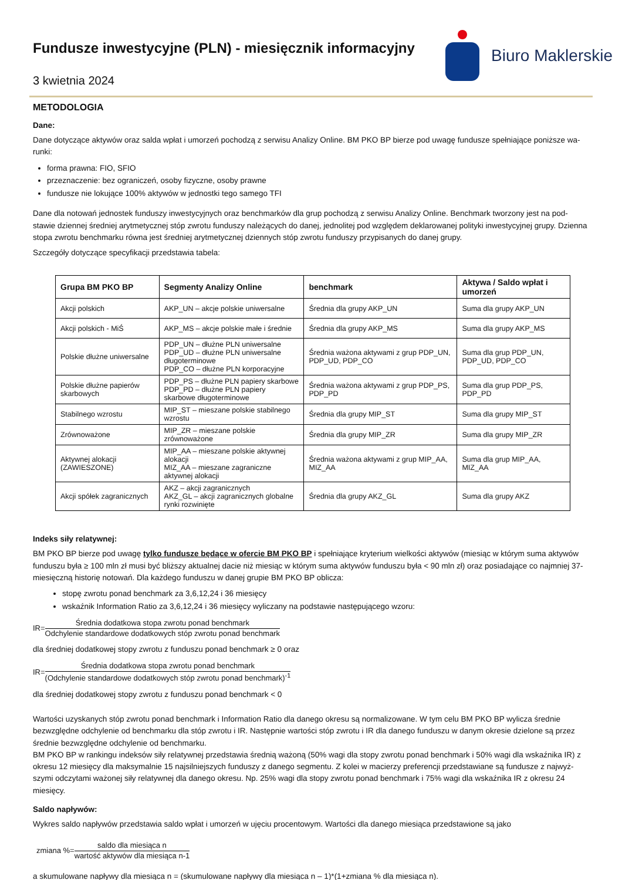Fundusze inwestycyjne (PLN) - miesięcznik informacyjny
3 kwietnia 2024
Biuro Maklerskie
METODOLOGIA
Dane:
Dane dotyczące aktywów oraz salda wpłat i umorzeń pochodzą z serwisu Analizy Online. BM PKO BP bierze pod uwagę fundusze spełniające poniższe wa-runki:
forma prawna: FIO, SFIO
przeznaczenie: bez ograniczeń, osoby fizyczne, osoby prawne
fundusze nie lokujące 100% aktywów w jednostki tego samego TFI
Dane dla notowań jednostek funduszy inwestycyjnych oraz benchmarków dla grup pochodzą z serwisu Analizy Online. Benchmark tworzony jest na pod-stawie dziennej średniej arytmetycznej stóp zwrotu funduszy należących do danej, jednolitej pod względem deklarowanej polityki inwestycyjnej grupy. Dzienna stopa zwrotu benchmarku równa jest średniej arytmetycznej dziennych stóp zwrotu funduszy przypisanych do danej grupy.
Szczegóły dotyczące specyfikacji przedstawia tabela:
| Grupa BM PKO BP | Segmenty Analizy Online | benchmark | Aktywa / Saldo wpłat i umorzeń |
| --- | --- | --- | --- |
| Akcji polskich | AKP_UN – akcje polskie uniwersalne | Średnia dla grupy AKP_UN | Suma dla grupy AKP_UN |
| Akcji polskich - MiŚ | AKP_MS – akcje polskie małe i średnie | Średnia dla grupy AKP_MS | Suma dla grupy AKP_MS |
| Polskie dłużne uniwersalne | PDP_UN – dłużne PLN uniwersalne PDP_UD – dłużne PLN uniwersalne długoterminowe PDP_CO – dłużne PLN korporacyjne | Średnia ważona aktywami z grup PDP_UN, PDP_UD, PDP_CO | Suma dla grup PDP_UN, PDP_UD, PDP_CO |
| Polskie dłużne papierów skarbowych | PDP_PS – dłużne PLN papiery skarbowe PDP_PD – dłużne PLN papiery skarbowe długoterminowe | Średnia ważona aktywami z grup PDP_PS, PDP_PD | Suma dla grup PDP_PS, PDP_PD |
| Stabilnego wzrostu | MIP_ST – mieszane polskie stabilnego wzrostu | Średnia dla grupy MIP_ST | Suma dla grupy MIP_ST |
| Zrównoważone | MIP_ZR – mieszane polskie zrównoważone | Średnia dla grupy MIP_ZR | Suma dla grupy MIP_ZR |
| Aktywnej alokacji (ZAWIESZONE) | MIP_AA – mieszane polskie aktywnej alokacji MIZ_AA – mieszane zagraniczne aktywnej alokacji | Średnia ważona aktywami z grup MIP_AA, MIZ_AA | Suma dla grup MIP_AA, MIZ_AA |
| Akcji spółek zagranicznych | AKZ – akcji zagranicznych AKZ_GL – akcji zagranicznych globalne rynki rozwinięte | Średnia dla grupy AKZ_GL | Suma dla grupy AKZ |
Indeks siły relatywnej:
BM PKO BP bierze pod uwagę tylko fundusze będące w ofercie BM PKO BP i spełniające kryterium wielkości aktywów (miesiąc w którym suma aktywów funduszu była ≥ 100 mln zł musi być bliższy aktualnej dacie niż miesiąc w którym suma aktywów funduszu była < 90 mln zł) oraz posiadające co najmniej 37-miesięczną historię notowań. Dla każdego funduszu w danej grupie BM PKO BP oblicza:
stopę zwrotu ponad benchmark za 3,6,12,24 i 36 miesięcy
wskaźnik Information Ratio za 3,6,12,24 i 36 miesięcy wyliczany na podstawie następującego wzoru:
IR=
Średnia dodatkowa stopa zwrotu ponad benchmark
Odchylenie standardowe dodatkowych stóp zwrotu ponad benchmark
dla średniej dodatkowej stopy zwrotu z funduszu ponad benchmark ≥ 0 oraz
IR=
Średnia dodatkowa stopa zwrotu ponad benchmark
(Odchylenie standardowe dodatkowych stóp zwrotu ponad benchmark)<sup>-1</sup>
dla średniej dodatkowej stopy zwrotu z funduszu ponad benchmark < 0
Wartości uzyskanych stóp zwrotu ponad benchmark i Information Ratio dla danego okresu są normalizowane. W tym celu BM PKO BP wylicza średnie bezwzględne odchylenie od benchmarku dla stóp zwrotu i IR. Następnie wartości stóp zwrotu i IR dla danego funduszu w danym okresie dzielone są przez średnie bezwzględne odchylenie od benchmarku.
BM PKO BP w rankingu indeksów siły relatywnej przedstawia średnią ważoną (50% wagi dla stopy zwrotu ponad benchmark i 50% wagi dla wskaźnika IR) z okresu 12 miesięcy dla maksymalnie 15 najsilniejszych funduszy z danego segmentu. Z kolei w macierzy preferencji przedstawiane są fundusze z najwyż-szymi odczytami ważonej siły relatywnej dla danego okresu. Np. 25% wagi dla stopy zwrotu ponad benchmark i 75% wagi dla wskaźnika IR z okresu 24 miesięcy.
Saldo napływów:
Wykres saldo napływów przedstawia saldo wpłat i umorzeń w ujęciu procentowym. Wartości dla danego miesiąca przedstawione są jako
zmiana %=
saldo dla miesiąca n
wartość aktywów dla miesiąca n-1
a skumulowane napływy dla miesiąca n = (skumulowane napływy dla miesiąca n – 1)*(1+zmiana % dla miesiąca n).